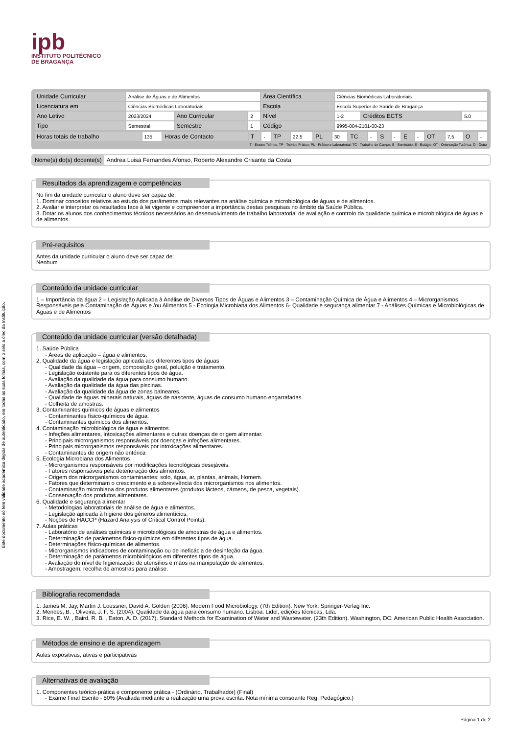Este documento só tem validade académica depois de autenticado, em todas as suas folhas, com o selo a óleo da Instituição.
ipb
INSTITUTO POLITÉCNICO
DE BRAGANÇA
| Unidade Curricular | Análise de Águas e de Alimentos | | | Área Científica | Ciências Biomédicas Laboratoriais | | |
| Licenciatura em | Ciências Biomédicas Laboratoriais | | | Escola | Escola Superior de Saúde de Bragança | | |
| Ano Letivo | 2023/2024 | Ano Curricular | 2 | Nível | 1-2 | Créditos ECTS | 5.0 |
| Tipo | Semestral | Semestre | 1 | Código | 9995-804-2101-00-23 | | |
| Horas totais de trabalho | 135 | Horas de Contacto | T | - | TP | 22,5 | PL | 30 | TC | - | S | - | E | - | OT | 7,5 | O | - |
T - Ensino Teórico; TP - Teórico Prático; PL - Prático e Laboratorial; TC - Trabalho de Campo; S - Seminário; E - Estágio; OT - Orientação Tutórica; O - Outra
Nome(s) do(s) docente(s) Andrea Luisa Fernandes Afonso, Roberto Alexandre Crisante da Costa
Resultados da aprendizagem e competências
No fim da unidade curricular o aluno deve ser capaz de:
1. Dominar conceitos relativos ao estudo dos parâmetros mais relevantes na análise química e microbiológica de águas e de alimentos.
2. Avaliar e interpretar os resultados face à lei vigente e compreender a importância destas pesquisas no âmbito da Saúde Pública.
3. Dotar os alunos dos conhecimentos técnicos necessários ao desenvolvimento de trabalho laboratorial de avaliação e controlo da qualidade química e microbiológica de águas e de alimentos.
Pré-requisitos
Antes da unidade curricular o aluno deve ser capaz de:
Nenhum
Conteúdo da unidade curricular
1 – Importância da água 2 – Legislação Aplicada à Análise de Diversos Tipos de Águas e Alimentos 3 – Contaminação Química de Água e Alimentos 4 – Microrganismos Responsáveis pela Contaminação de Águas e /ou Alimentos 5 - Ecologia Microbiana dos Alimentos 6- Qualidade e segurança alimentar 7 - Análises Químicas e Microbiológicas de Águas e de Alimentos
Conteúdo da unidade curricular (versão detalhada)
1. Saúde Pública
- Áreas de aplicação – água e alimentos.
2. Qualidade da água e legislação aplicada aos diferentes tipos de águas
- Qualidade da água – origem, composição geral, poluição e tratamento.
- Legislação existente para os diferentes tipos de água.
- Avaliação da qualidade da água para consumo humano.
- Avaliação da qualidade da água das piscinas.
- Avaliação da qualidade da água de zonas balneares.
- Qualidade de águas minerais naturais, águas de nascente, águas de consumo humano engarrafadas.
- Colheita de amostras.
3. Contaminantes químicos de águas e alimentos
- Contaminantes físico-químicos de água.
- Contaminantes químicos dos alimentos.
4. Contaminação microbiológica de água e alimentos
- Infeções alimentares, intoxicações alimentares e outras doenças de origem alimentar.
- Principais microrganismos responsáveis por doenças e infeções alimentares.
- Principais microrganismos responsáveis por intoxicações alimentares.
- Contaminantes de origem não entérica
5. Ecologia Microbiana dos Alimentos
- Microrganismos responsáveis por modificações tecnológicas desejáveis.
- Fatores responsáveis pela deterioração dos alimentos.
- Origem dos microrganismos contaminantes: solo, água, ar, plantas, animais, Homem.
- Fatores que determinam o crescimento e a sobrevivência dos microrganismos nos alimentos.
- Contaminação microbiana dos produtos alimentares (produtos lácteos, cárneos, de pesca, vegetais).
- Conservação dos produtos alimentares.
6. Qualidade e segurança alimentar
- Metodologias laboratoriais de análise de água e alimentos.
- Legislação aplicada à higiene dos géneros alimentícios.
- Noções de HACCP (Hazard Analysis of Critical Control Points).
7. Aulas práticas
- Laboratório de análises químicas e microbiológicas de amostras de água e alimentos.
- Determinação de parâmetros físico-químicos em diferentes tipos de água.
- Determinações físico-químicas de alimentos.
- Microrganismos indicadores de contaminação ou de ineficácia de desinfeção da água.
- Determinação de parâmetros microbiológicos em diferentes tipos de água.
- Avaliação do nível de higienização de utensílios e mãos na manipulação de alimentos.
- Amostragem: recolha de amostras para análise.
Bibliografia recomendada
1. James M. Jay, Martin J. Loessner, David A. Golden (2006). Modern Food Microbiology. (7th Edition). New York: Springer-Verlag Inc.
2. Mendes, B. , Oliveira, J. F. S. (2004). Qualidade da água para consumo humano. Lisboa: Lidel, edições técnicas, Lda.
3. Rice, E. W. , Baird, R. B. , Eaton, A. D. (2017). Standard Methods for Examination of Water and Wastewater. (23th Edition). Washington, DC: American Public Health Association.
Métodos de ensino e de aprendizagem
Aulas expositivas, ativas e participativas
Alternativas de avaliação
1. Componentes teórico-prática e componente prática - (Ordinário, Trabalhador) (Final)
- Exame Final Escrito - 50% (Avaliada mediante a realização uma prova escrita. Nota mínima consoante Reg. Pedagógico.)
Página 1 de 2